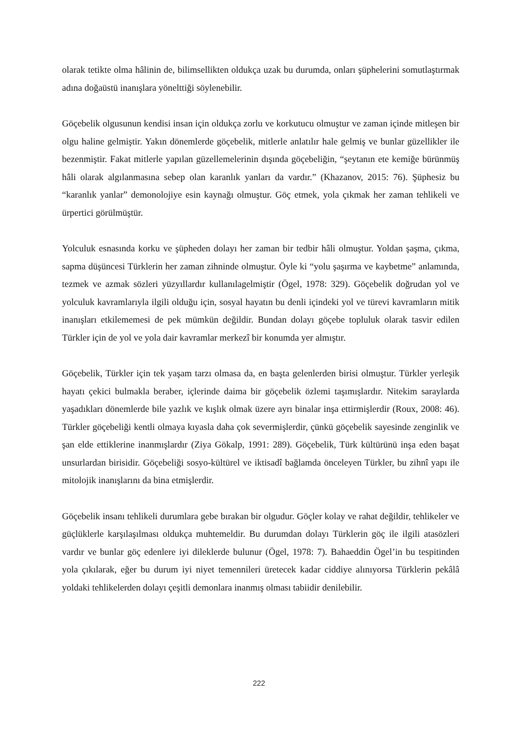olarak tetikte olma hâlinin de, bilimsellikten oldukça uzak bu durumda, onları şüphelerini somutlaştırmak adına doğaüstü inanışlara yönelttiği söylenebilir.
Göçebelik olgusunun kendisi insan için oldukça zorlu ve korkutucu olmuştur ve zaman içinde mitleşen bir olgu haline gelmiştir. Yakın dönemlerde göçebelik, mitlerle anlatılır hale gelmiş ve bunlar güzellikler ile bezenmiştir. Fakat mitlerle yapılan güzellemelerinin dışında göçebeliğin, “şeytanın ete kemiğe bürünmüş hâli olarak algılanmasına sebep olan karanlık yanları da vardır.” (Khazanov, 2015: 76). Şüphesiz bu “karanlık yanlar” demonolojiye esin kaynağı olmuştur. Göç etmek, yola çıkmak her zaman tehlikeli ve ürpertici görülmüştür.
Yolculuk esnasında korku ve şüpheden dolayı her zaman bir tedbir hâli olmuştur. Yoldan şaşma, çıkma, sapma düşüncesi Türklerin her zaman zihninde olmuştur. Öyle ki “yolu şaşırma ve kaybetme” anlamında, tezmek ve azmak sözleri yüzyıllardır kullanılagelmiştir (Ögel, 1978: 329). Göçebelik doğrudan yol ve yolculuk kavramlarıyla ilgili olduğu için, sosyal hayatın bu denli içindeki yol ve türevi kavramların mitik inanışları etkilememesi de pek mümkün değildir. Bundan dolayı göçebe topluluk olarak tasvir edilen Türkler için de yol ve yola dair kavramlar merkezî bir konumda yer almıştır.
Göçebelik, Türkler için tek yaşam tarzı olmasa da, en başta gelenlerden birisi olmuştur. Türkler yerleşik hayatı çekici bulmakla beraber, içlerinde daima bir göçebelik özlemi taşımışlardır. Nitekim saraylarda yaşadıkları dönemlerde bile yazlık ve kışlık olmak üzere ayrı binalar inşa ettirmişlerdir (Roux, 2008: 46). Türkler göçebeliği kentli olmaya kıyasla daha çok severmişlerdir, çünkü göçebelik sayesinde zenginlik ve şan elde ettiklerine inanmışlardır (Ziya Gökalp, 1991: 289). Göçebelik, Türk kültürünü inşa eden başat unsurlardan birisidir. Göçebeliği sosyo-kültürel ve iktisadî bağlamda önceleyen Türkler, bu zihnî yapı ile mitolojik inanışlarını da bina etmişlerdir.
Göçebelik insanı tehlikeli durumlara gebe bırakan bir olgudur. Göçler kolay ve rahat değildir, tehlikeler ve güçlüklerle karşılaşılması oldukça muhtemeldir. Bu durumdan dolayı Türklerin göç ile ilgili atasözleri vardır ve bunlar göç edenlere iyi dileklerde bulunur (Ögel, 1978: 7). Bahaeddin Ögel’in bu tespitinden yola çıkılarak, eğer bu durum iyi niyet temennileri üretecek kadar ciddiye alınıyorsa Türklerin pekâlâ yoldaki tehlikelerden dolayı çeşitli demonlara inanmış olması tabiidir denilebilir.
222